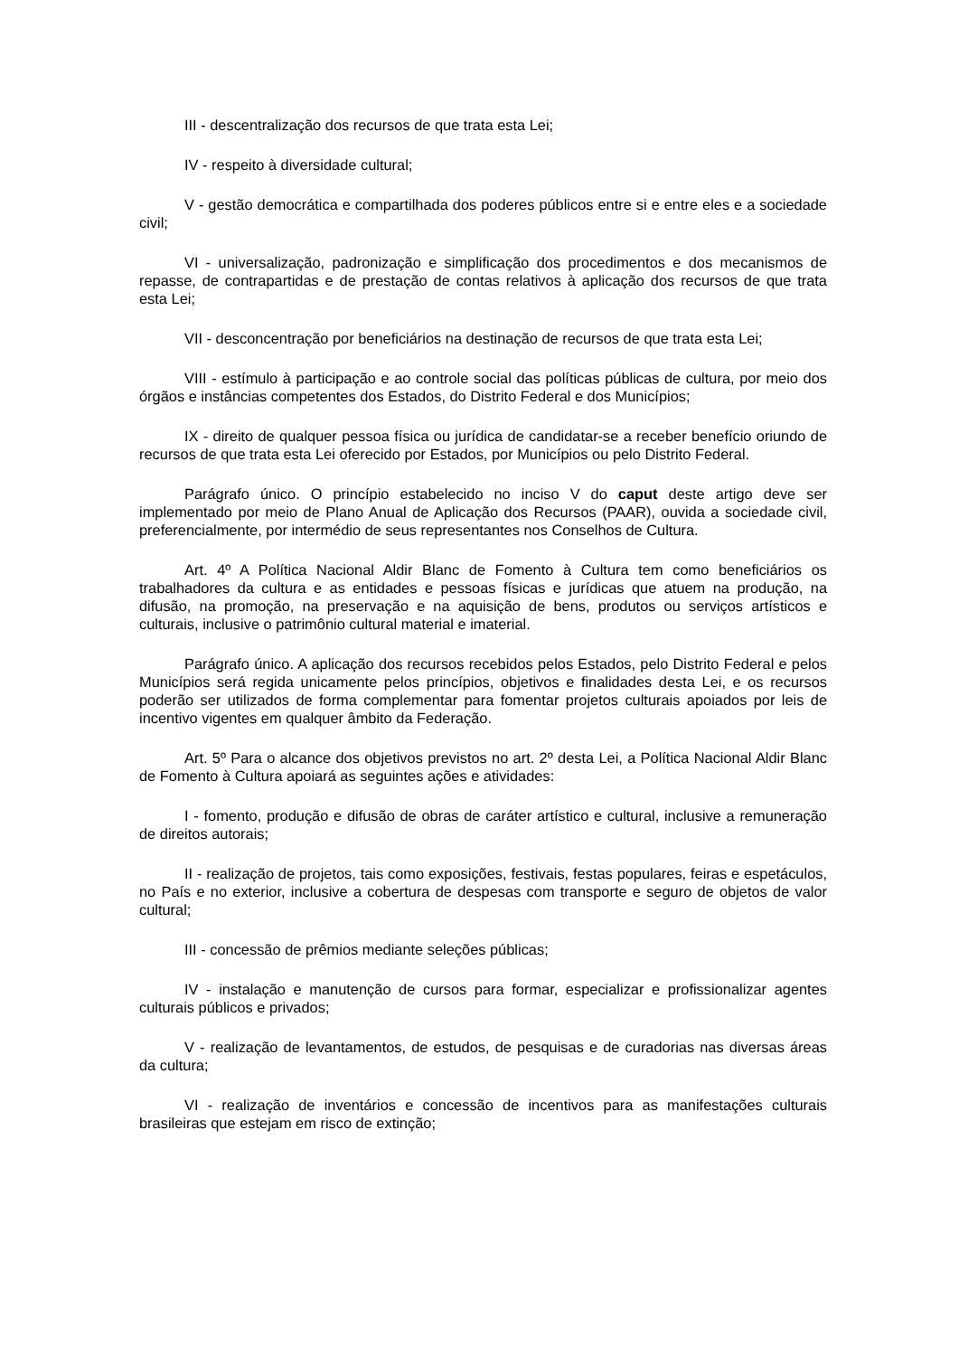III - descentralização dos recursos de que trata esta Lei;
IV - respeito à diversidade cultural;
V - gestão democrática e compartilhada dos poderes públicos entre si e entre eles e a sociedade civil;
VI - universalização, padronização e simplificação dos procedimentos e dos mecanismos de repasse, de contrapartidas e de prestação de contas relativos à aplicação dos recursos de que trata esta Lei;
VII - desconcentração por beneficiários na destinação de recursos de que trata esta Lei;
VIII - estímulo à participação e ao controle social das políticas públicas de cultura, por meio dos órgãos e instâncias competentes dos Estados, do Distrito Federal e dos Municípios;
IX - direito de qualquer pessoa física ou jurídica de candidatar-se a receber benefício oriundo de recursos de que trata esta Lei oferecido por Estados, por Municípios ou pelo Distrito Federal.
Parágrafo único. O princípio estabelecido no inciso V do caput deste artigo deve ser implementado por meio de Plano Anual de Aplicação dos Recursos (PAAR), ouvida a sociedade civil, preferencialmente, por intermédio de seus representantes nos Conselhos de Cultura.
Art. 4º A Política Nacional Aldir Blanc de Fomento à Cultura tem como beneficiários os trabalhadores da cultura e as entidades e pessoas físicas e jurídicas que atuem na produção, na difusão, na promoção, na preservação e na aquisição de bens, produtos ou serviços artísticos e culturais, inclusive o patrimônio cultural material e imaterial.
Parágrafo único. A aplicação dos recursos recebidos pelos Estados, pelo Distrito Federal e pelos Municípios será regida unicamente pelos princípios, objetivos e finalidades desta Lei, e os recursos poderão ser utilizados de forma complementar para fomentar projetos culturais apoiados por leis de incentivo vigentes em qualquer âmbito da Federação.
Art. 5º Para o alcance dos objetivos previstos no art. 2º desta Lei, a Política Nacional Aldir Blanc de Fomento à Cultura apoiará as seguintes ações e atividades:
I - fomento, produção e difusão de obras de caráter artístico e cultural, inclusive a remuneração de direitos autorais;
II - realização de projetos, tais como exposições, festivais, festas populares, feiras e espetáculos, no País e no exterior, inclusive a cobertura de despesas com transporte e seguro de objetos de valor cultural;
III - concessão de prêmios mediante seleções públicas;
IV - instalação e manutenção de cursos para formar, especializar e profissionalizar agentes culturais públicos e privados;
V - realização de levantamentos, de estudos, de pesquisas e de curadorias nas diversas áreas da cultura;
VI - realização de inventários e concessão de incentivos para as manifestações culturais brasileiras que estejam em risco de extinção;